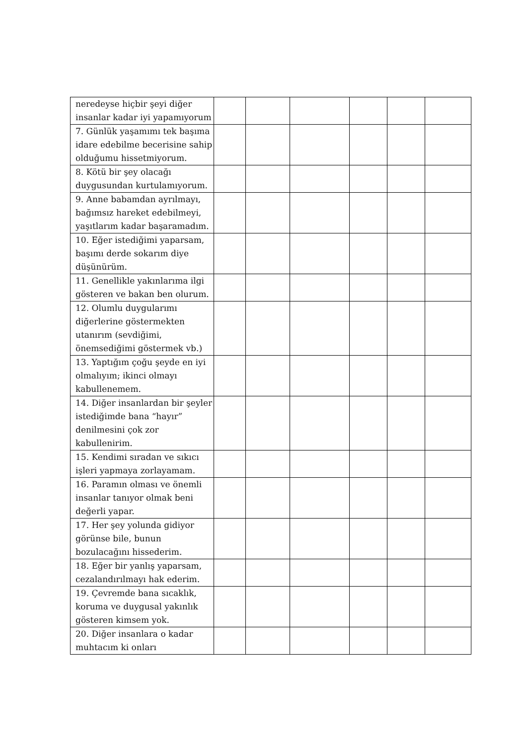| neredeyse hiçbir şeyi diğer insanlar kadar iyi yapamıyorum | | | | | | |
| 7. Günlük yaşamımı tek başıma idare edebilme becerisine sahip olduğumu hissetmiyorum. | | | | | | |
| 8. Kötü bir şey olacağı duygusundan kurtulamıyorum. | | | | | | |
| 9. Anne babamdan ayrılmayı, bağımsız hareket edebilmeyi, yaşıtlarım kadar başaramadım. | | | | | | |
| 10. Eğer istediğimi yaparsam, başımı derde sokarım diye düşünürüm. | | | | | | |
| 11. Genellikle yakınlarıma ilgi gösteren ve bakan ben olurum. | | | | | | |
| 12. Olumlu duygularımı diğerlerine göstermekten utanırım (sevdiğimi, önemsediğimi göstermek vb.) | | | | | | |
| 13. Yaptığım çoğu şeyde en iyi olmalıyım; ikinci olmayı kabullenemem. | | | | | | |
| 14. Diğer insanlardan bir şeyler istediğimde bana “hayır” denilmesini çok zor kabullenirim. | | | | | | |
| 15. Kendimi sıradan ve sıkıcı işleri yapmaya zorlayamam. | | | | | | |
| 16. Paramın olması ve önemli insanlar tanıyor olmak beni değerli yapar. | | | | | | |
| 17. Her şey yolunda gidiyor görünse bile, bunun bozulacağını hissederim. | | | | | | |
| 18. Eğer bir yanlış yaparsam, cezalandırılmayı hak ederim. | | | | | | |
| 19. Çevremde bana sıcaklık, koruma ve duygusal yakınlık gösteren kimsem yok. | | | | | | |
| 20. Diğer insanlara o kadar muhtacım ki onları | | | | | | |